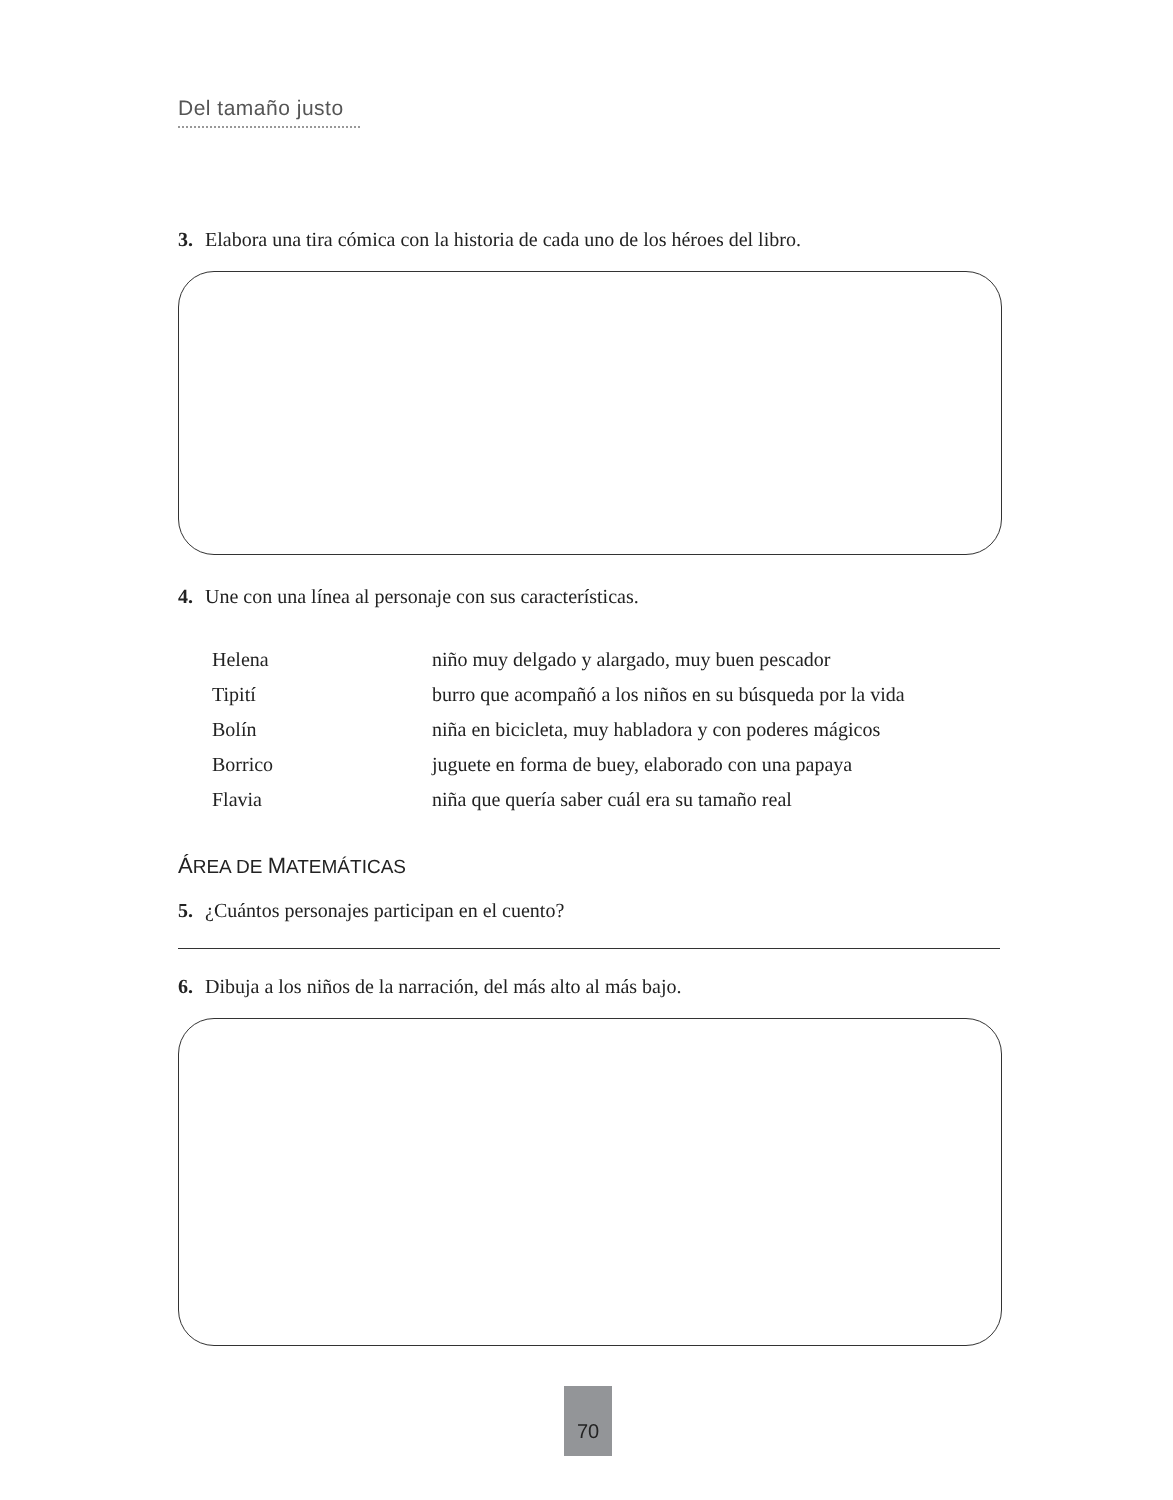Del tamaño justo
3. Elabora una tira cómica con la historia de cada uno de los héroes del libro.
4. Une con una línea al personaje con sus características.
| Helena | niño muy delgado y alargado, muy buen pescador |
| Tipití | burro que acompañó a los niños en su búsqueda por la vida |
| Bolín | niña en bicicleta, muy habladora y con poderes mágicos |
| Borrico | juguete en forma de buey, elaborado con una papaya |
| Flavia | niña que quería saber cuál era su tamaño real |
ÁREA DE MATEMÁTICAS
5. ¿Cuántos personajes participan en el cuento?
6. Dibuja a los niños de la narración, del más alto al más bajo.
70